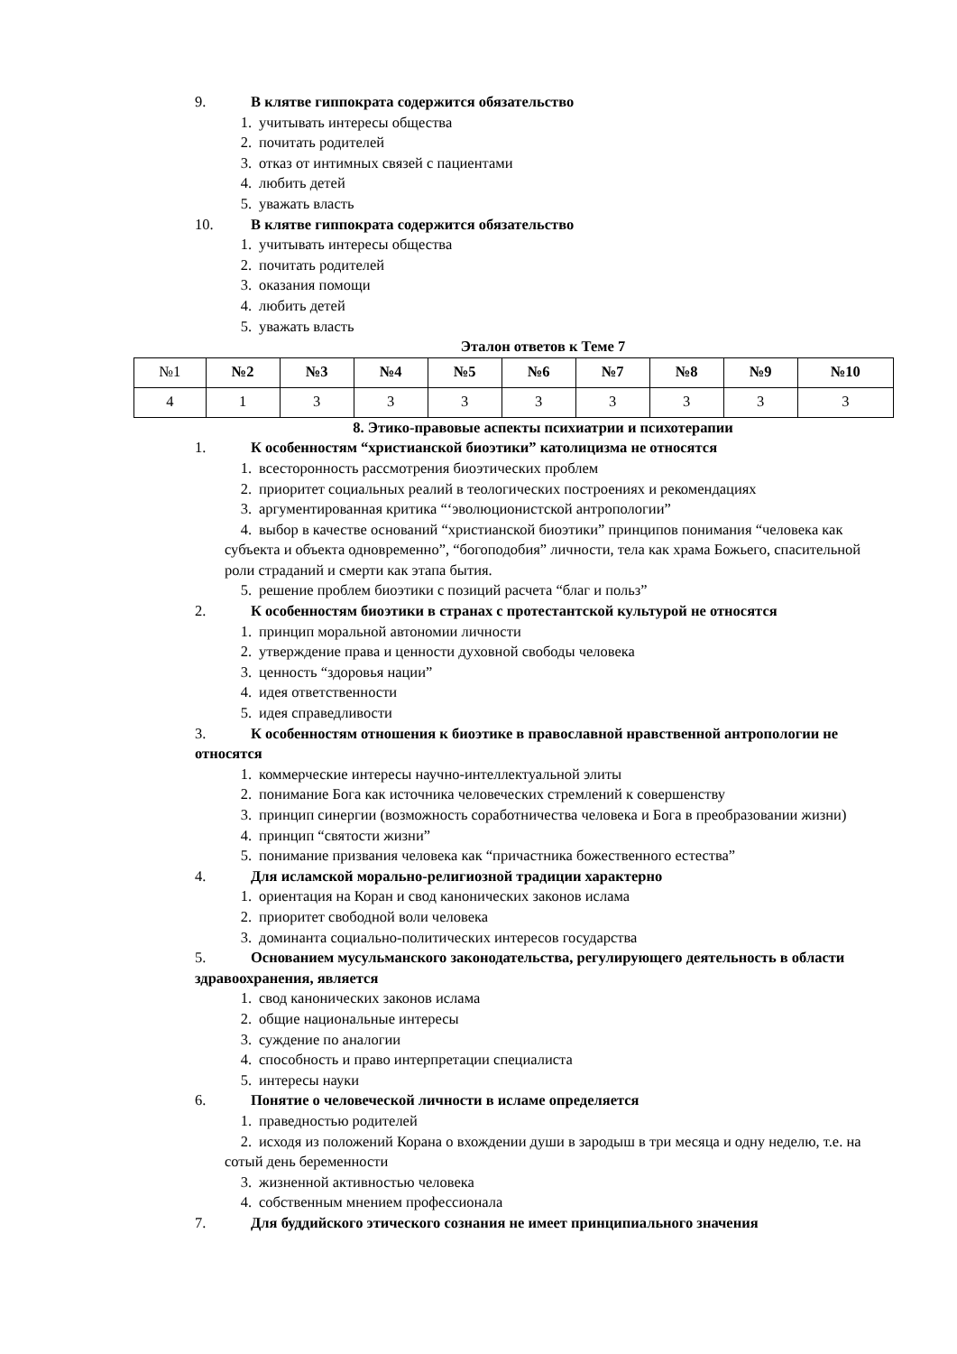9. В клятве гиппократа содержится обязательство
1. учитывать интересы общества
2. почитать родителей
3. отказ от интимных связей с пациентами
4. любить детей
5. уважать власть
10. В клятве гиппократа содержится обязательство
1. учитывать интересы общества
2. почитать родителей
3. оказания помощи
4. любить детей
5. уважать власть
Эталон ответов к Теме 7
| №1 | №2 | №3 | №4 | №5 | №6 | №7 | №8 | №9 | №10 |
| --- | --- | --- | --- | --- | --- | --- | --- | --- | --- |
| 4 | 1 | 3 | 3 | 3 | 3 | 3 | 3 | 3 | 3 |
8. Этико-правовые аспекты психиатрии и психотерапии
1. К особенностям “христианской биоэтики” католицизма не относятся
1. всесторонность рассмотрения биоэтических проблем
2. приоритет социальных реалий в теологических построениях и рекомендациях
3. аргументированная критика “‘эволюционистской антропологии”
4. выбор в качестве оснований “христианской биоэтики” принципов понимания “человека как субъекта и объекта одновременно”, “богоподобия” личности, тела как храма Божьего, спасительной роли страданий и смерти как этапа бытия.
5. решение проблем биоэтики с позиций расчета “благ и польз”
2. К особенностям биоэтики в странах с протестантской культурой не относятся
1. принцип моральной автономии личности
2. утверждение права и ценности духовной свободы человека
3. ценность “здоровья нации”
4. идея ответственности
5. идея справедливости
3. К особенностям отношения к биоэтике в православной нравственной антропологии не относятся
1. коммерческие интересы научно-интеллектуальной элиты
2. понимание Бога как источника человеческих стремлений к совершенству
3. принцип синергии (возможность соработничества человека и Бога в преобразовании жизни)
4. принцип “святости жизни”
5. понимание призвания человека как “причастника божественного естества”
4. Для исламской морально-религиозной традиции характерно
1. ориентация на Коран и свод канонических законов ислама
2. приоритет свободной воли человека
3. доминанта социально-политических интересов государства
5. Основанием мусульманского законодательства, регулирующего деятельность в области здравоохранения, является
1. свод канонических законов ислама
2. общие национальные интересы
3. суждение по аналогии
4. способность и право интерпретации специалиста
5. интересы науки
6. Понятие о человеческой личности в исламе определяется
1. праведностью родителей
2. исходя из положений Корана о вхождении души в зародыш в три месяца и одну неделю, т.е. на сотый день беременности
3. жизненной активностью человека
4. собственным мнением профессионала
7. Для буддийского этического сознания не имеет принципиального значения